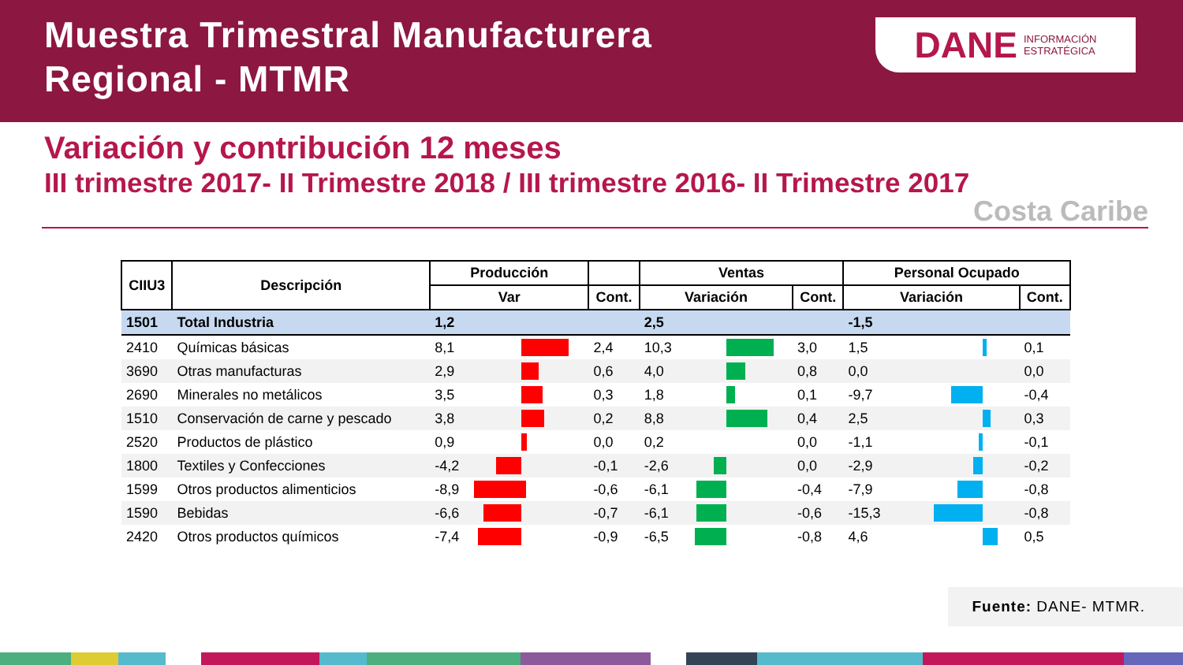Muestra Trimestral Manufacturera
Regional - MTMR
DANE INFORMACIÓN
ESTRATÉGICA
Variación y contribución 12 meses
III trimestre 2017- II Trimestre 2018 / III trimestre 2016- II Trimestre 2017
Costa Caribe
| CIIU3 | Descripción | Producción | | | Ventas | | | Personal Ocupado | | |
| --- | --- | --- | --- | --- | --- | --- | --- | --- | --- | --- |
| | | Var | | Cont. | Variación | | Cont. | Variación | | Cont. |
| 1501 | Total Industria | 1,2 | | | 2,5 | | | -1,5 | | |
| 2410 | Químicas básicas | 8,1 | | 2,4 | 10,3 | | 3,0 | 1,5 | | 0,1 |
| 3690 | Otras manufacturas | 2,9 | | 0,6 | 4,0 | | 0,8 | 0,0 | | 0,0 |
| 2690 | Minerales no metálicos | 3,5 | | 0,3 | 1,8 | | 0,1 | -9,7 | | -0,4 |
| 1510 | Conservación de carne y pescado | 3,8 | | 0,2 | 8,8 | | 0,4 | 2,5 | | 0,3 |
| 2520 | Productos de plástico | 0,9 | | 0,0 | 0,2 | | 0,0 | -1,1 | | -0,1 |
| 1800 | Textiles y Confecciones | -4,2 | | -0,1 | -2,6 | | 0,0 | -2,9 | | -0,2 |
| 1599 | Otros productos alimenticios | -8,9 | | -0,6 | -6,1 | | -0,4 | -7,9 | | -0,8 |
| 1590 | Bebidas | -6,6 | | -0,7 | -6,1 | | -0,6 | -15,3 | | -0,8 |
| 2420 | Otros productos químicos | -7,4 | | -0,9 | -6,5 | | -0,8 | 4,6 | | 0,5 |
Fuente: DANE- MTMR.